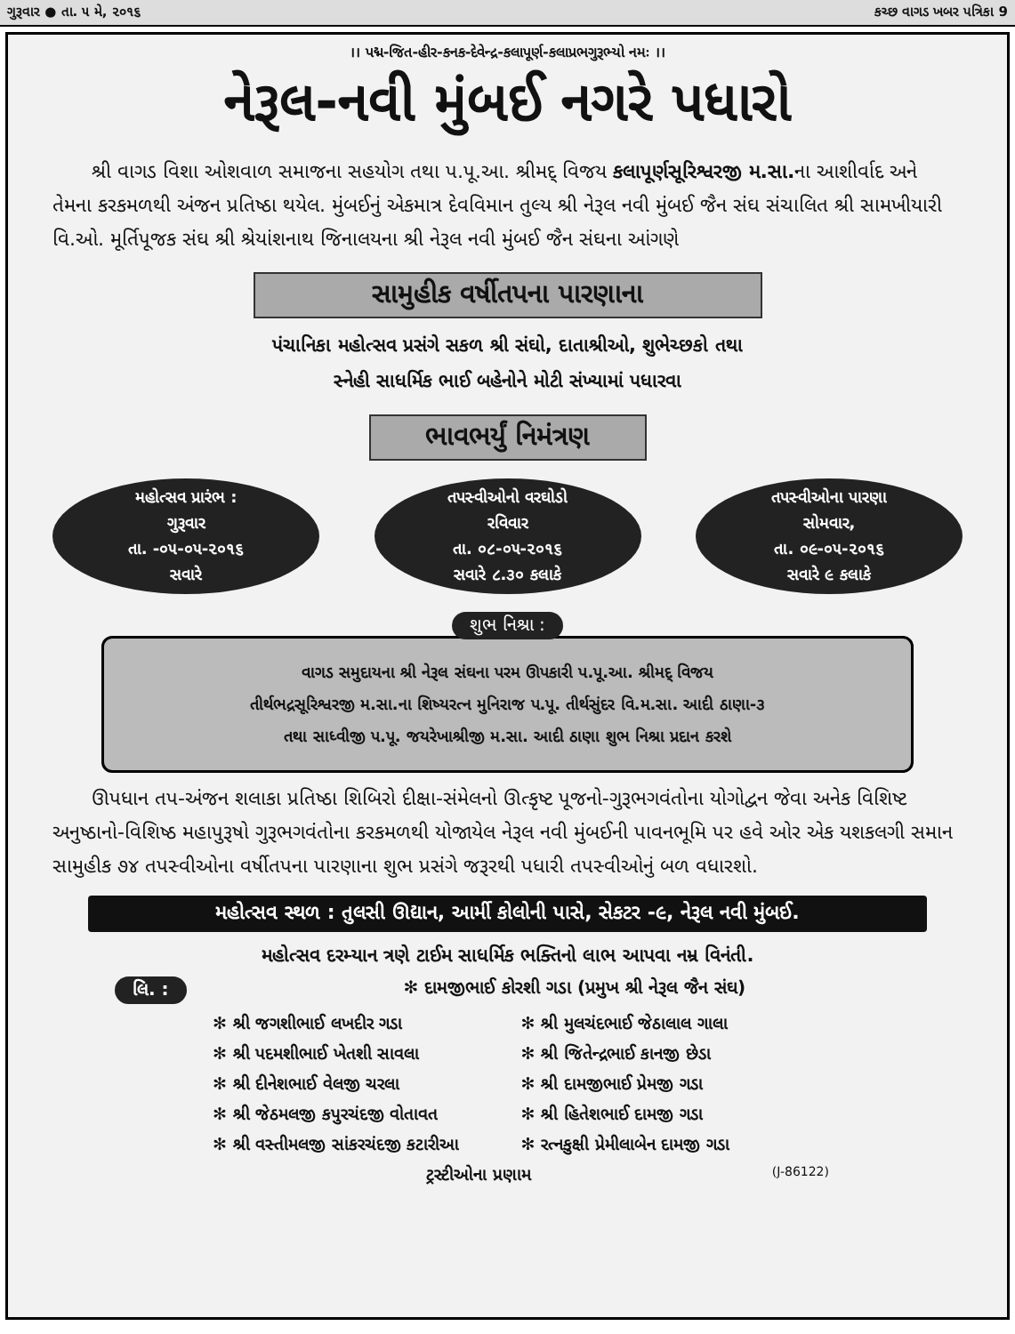ગુરૂવાર ● તા. ૫ મે, ૨૦૧૬ કચ્છ વાગડ ખબર પત્રિકા 9
।। પદ્મ-જિત-હીર-કનક-દેવેન્દ્ર-કલાપૂર્ણ-કલાપ્રભગુરૂભ્યો નમઃ ।।
નેરૂલ-નવી મુંબઈ નગરે પધારો
  શ્રી વાગડ વિશા ઓશવાળ સમાજના સહયોગ તથા પ.પૂ.આ. શ્રીમદ્ વિજય કલાપૂર્ણસૂરિશ્વરજી મ.સા. ના આશીર્વાદ અને તેમના કરકમળથી અંજન પ્રતિષ્ઠા થયેલ. મુંબઈનું એકમાત્ર દેવવિમાન તુલ્ય શ્રી નેરૂલ નવી મુંબઈ જૈન સંઘ સંચાલિત શ્રી સામખીયારી વિ.ઓ. મૂર્તિપૂજક સંઘ શ્રી શ્રેયાંશનાથ જિનાલયના શ્રી નેરૂલ નવી મુંબઈ જૈન સંઘના આંગણે
સામુહીક વર્ષીતપના પારણાના
પંચાનિકા મહોત્સવ પ્રસંગે સકળ શ્રી સંઘો, દાતાશ્રીઓ, શુભેચ્છકો તથા
સ્નેહી સાધર્મિક ભાઈ બહેનોને મોટી સંખ્યામાં પધારવા
ભાવભર્યું નિમંત્રણ
મહોત્સવ પ્રારંભ :
ગુરૂવાર
તા. -૦૫-૦૫-૨૦૧૬
સવારે
તપસ્વીઓનો વરઘોડો
રવિવાર
તા. ૦૮-૦૫-૨૦૧૬
સવારે ૮.૩૦ કલાકે
તપસ્વીઓના પારણા
સોમવાર,
તા. ૦૯-૦૫-૨૦૧૬
સવારે ૯ કલાકે
શુભ નિશ્રા :
વાગડ સમુદાયના શ્રી નેરૂલ સંઘના પરમ ઊપકારી પ.પૂ.આ. શ્રીમદ્ વિજય
તીર્થભદ્રસૂરિશ્વરજી મ.સા.ના શિષ્યરત્ન મુનિરાજ પ.પૂ. તીર્થસુંદર વિ.મ.સા. આદી ઠાણા-૩
તથા સાધ્વીજી પ.પૂ. જયરેખાશ્રીજી મ.સા. આદી ઠાણા શુભ નિશ્રા પ્રદાન કરશે
  ઊપધાન તપ-અંજન શલાકા પ્રતિષ્ઠા શિબિરો દીક્ષા-સંમેલનો ઊત્કૃષ્ટ પૂજનો-ગુરૂભગવંતોના યોગોદ્વન જેવા અનેક વિશિષ્ટ અનુષ્ઠાનો-વિશિષ્ઠ મહાપુરૂષો ગુરૂભગવંતોના કરકમળથી યોજાયેલ નેરૂલ નવી મુંબઈની પાવનભૂમિ પર હવે ઓર એક યશકલગી સમાન સામુહીક ૭૪ તપસ્વીઓના વર્ષીતપના પારણાના શુભ પ્રસંગે જરૂરથી પધારી તપસ્વીઓનું બળ વધારશો.
મહોત્સવ સ્થળ : તુલસી ઊદ્યાન, આર્મી કોલોની પાસે, સેકટર -૯, નેરૂલ નવી મુંબઈ.
મહોત્સવ દરમ્યાન ત્રણે ટાઈમ સાધર્મિક ભક્તિનો લાભ આપવા નમ્ર વિનંતી.
લિ. : ✻ દામજીભાઈ કોરશી ગડા (પ્રમુખ શ્રી નેરૂલ જૈન સંઘ)
✻ શ્રી જગશીભાઈ લખદીર ગડા
✻ શ્રી મુલચંદભાઈ જેઠાલાલ ગાલા
✻ શ્રી પદમશીભાઈ ખેતશી સાવલા
✻ શ્રી જિતેન્દ્રભાઈ કાનજી છેડા
✻ શ્રી દીનેશભાઈ વેલજી ચરલા
✻ શ્રી દામજીભાઈ પ્રેમજી ગડા
✻ શ્રી જેઠમલજી કપુરચંદજી વોતાવત
✻ શ્રી હિતેશભાઈ દામજી ગડા
✻ શ્રી વસ્તીમલજી સાંકરચંદજી કટારીઆ
✻ રત્નકુક્ષી પ્રેમીલાબેન દામજી ગડા
ટ્રસ્ટીઓના પ્રણામ (J-86122)